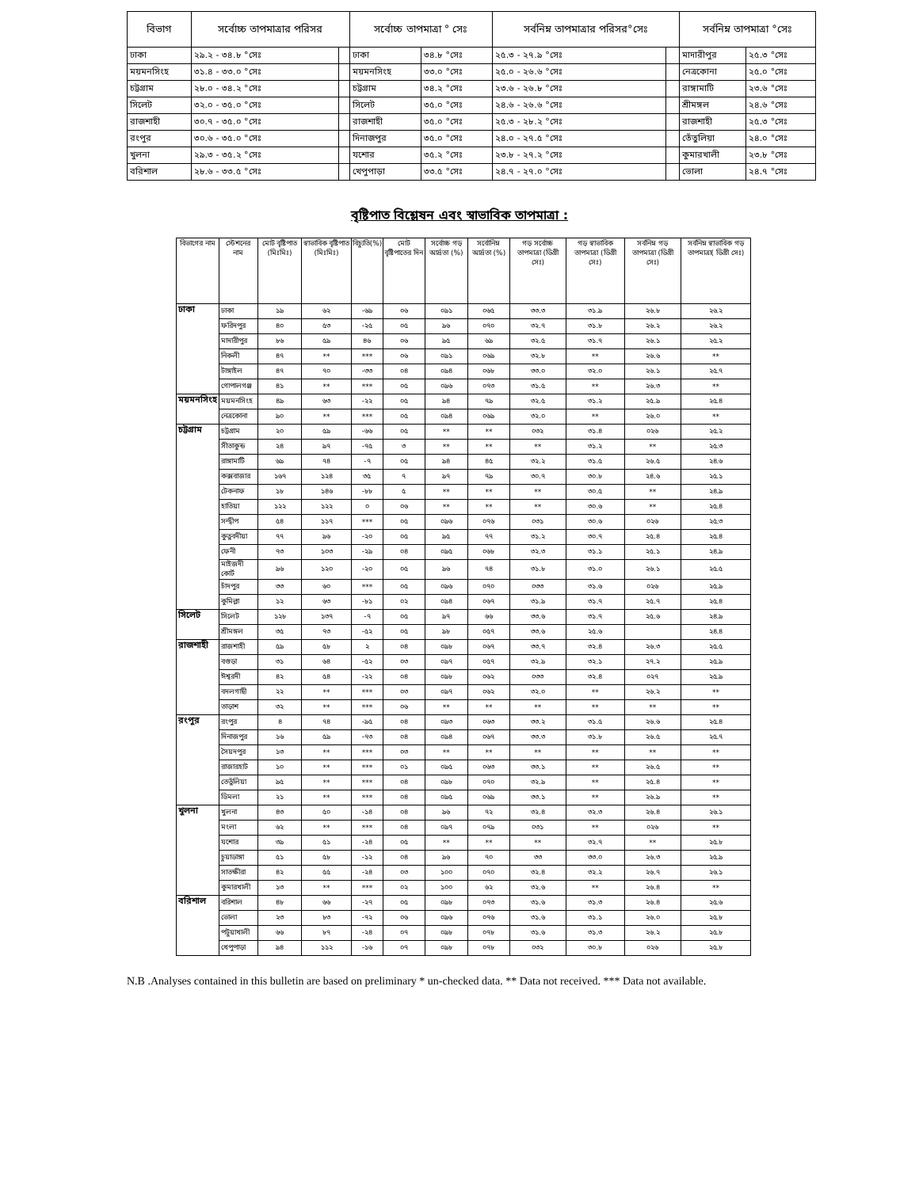| বিভাগ | সর্বোচ্চ তাপমাত্রার পরিসর | | সর্বোচ্চ তাপমাত্রা ° সেঃ | | সর্বনিম্ন তাপমাত্রার পরিসর°সেঃ | | সর্বনিম্ন তাপমাত্রা °সেঃ | |
| --- | --- | --- | --- | --- | --- | --- | --- | --- |
| ঢাকা | ২৯.২ - ৩৪.৮ °সেঃ | | ঢাকা | ৩৪.৮ °সেঃ | ২৫.৩ - ২৭.৯ °সেঃ | | মাদারীপুর | ২৫.৩ °সেঃ |
| ময়মনসিংহ | ৩১.৪ - ৩৩.০ °সেঃ | | ময়মনসিংহ | ৩৩.০ °সেঃ | ২৫.০ - ২৬.৬ °সেঃ | | নেত্রকোনা | ২৫.০ °সেঃ |
| চট্টগ্রাম | ২৮.০ - ৩৪.২ °সেঃ | | চট্টগ্রাম | ৩৪.২ °সেঃ | ২৩.৬ - ২৬.৮ °সেঃ | | রাঙ্গামাটি | ২৩.৬ °সেঃ |
| সিলেট | ৩২.০ - ৩৫.০ °সেঃ | | সিলেট | ৩৫.০ °সেঃ | ২৪.৬ - ২৬.৬ °সেঃ | | শ্রীমঙ্গল | ২৪.৬ °সেঃ |
| রাজশাহী | ৩০.৭ - ৩৫.০ °সেঃ | | রাজশাহী | ৩৫.০ °সেঃ | ২৫.৩ - ২৮.২ °সেঃ | | রাজশাহী | ২৫.৩ °সেঃ |
| রংপুর | ৩০.৬ - ৩৫.০ °সেঃ | | দিনাজপুর | ৩৫.০ °সেঃ | ২৪.০ - ২৭.৫ °সেঃ | | তেঁতুলিয়া | ২৪.০ °সেঃ |
| খুলনা | ২৯.৩ - ৩৫.২ °সেঃ | | যশোর | ৩৫.২ °সেঃ | ২৩.৮ - ২৭.২ °সেঃ | | কুমারখালী | ২৩.৮ °সেঃ |
| বরিশাল | ২৮.৬ - ৩৩.৫ °সেঃ | | খেপুপাড়া | ৩৩.৫ °সেঃ | ২৪.৭ - ২৭.০ °সেঃ | | ভোলা | ২৪.৭ °সেঃ |
বৃষ্টিপাত বিশ্লেষন এবং স্বাভাবিক তাপমাত্রা :
| বিভাগের নাম | স্টেশনের নাম | মোট বৃষ্টিপাত (মিঃমিঃ) | স্বাভাবিক বৃষ্টিপাত (মিঃমিঃ) | বিচ্যুতি(%) | মোট বৃষ্টিপাতের দিন | সর্বোচ্চ গড় আর্দ্রতা (%) | সর্বোনিম্ন আর্দ্রতা (%) | গড় সর্বোচ্চ তাপমাত্রা (ডিগ্রী সেঃ) | গড় স্বাভাবিক তাপমাত্রা (ডিগ্রী সেঃ) | সর্বনিম্ন গড় তাপমাত্রা (ডিগ্রী সেঃ) | সর্বনিম্ন স্বাভাবিক গড় তাপমাত্রা( ডিগ্রী সেঃ) |
| --- | --- | --- | --- | --- | --- | --- | --- | --- | --- | --- | --- |
| ঢাকা | ঢাকা | ১৯ | ৬২ | -৬৯ | ০৬ | ০৯১ | ০৬৫ | ৩৩.৩ | ৩১.৯ | ২৬.৮ | ২৬.২ |
| | ফরিদপুর | ৪০ | ৫৩ | -২৫ | ০৫ | ৯৬ | ০৭০ | ৩২.৭ | ৩১.৮ | ২৬.২ | ২৬.২ |
| | মাদারীপুর | ৮৬ | ৫৯ | ৪৬ | ০৬ | ৯৫ | ৬৯ | ৩২.৫ | ৩১.৭ | ২৬.১ | ২৫.২ |
| | নিকলী | ৪৭ | ** | *** | ০৬ | ০৯১ | ০৬৯ | ৩২.৮ | ** | ২৬.৬ | ** |
| | টাঙ্গাইল | ৪৭ | ৭০ | -৩৩ | ০৪ | ০৯৪ | ০৬৮ | ৩৩.০ | ৩২.০ | ২৬.১ | ২৫.৭ |
| | গোপালগঞ্জ | ৪১ | ** | *** | ০৫ | ০৯৬ | ০৭৩ | ৩১.৫ | ** | ২৬.৩ | ** |
| ময়মনসিংহ | ময়মনসিংহ | ৪৯ | ৬৩ | -২২ | ০৫ | ৯৪ | ৭৯ | ৩২.৫ | ৩১.২ | ২৫.৯ | ২৫.৪ |
| | নেত্রকোনা | ৯০ | ** | *** | ০৫ | ০৯৪ | ০৬৯ | ৩২.০ | ** | ২৬.০ | ** |
| চট্টগ্রাম | চট্টগ্রাম | ২০ | ৫৯ | -৬৬ | ০৫ | ** | ** | ০৩২ | ৩১.৪ | ০২৬ | ২৫.২ |
| | সীতাকুন্ড | ২৪ | ৯৭ | -৭৫ | ৩ | ** | ** | ** | ৩১.২ | ** | ২৫.৩ |
| | রাঙ্গামাটি | ৬৯ | ৭৪ | -৭ | ০৫ | ৯৪ | ৪৫ | ৩২.২ | ৩১.৫ | ২৬.৫ | ২৪.৬ |
| | কক্সবাজার | ১৬৭ | ১২৪ | ৩৫ | ৭ | ৯৭ | ৭৯ | ৩০.৭ | ৩০.৮ | ২৪.৬ | ২৫.১ |
| | টেকনাফ | ১৮ | ১৪৬ | -৮৮ | ৫ | ** | ** | ** | ৩০.৫ | ** | ২৪.৯ |
| | হাতিয়া | ১২২ | ১২২ | ০ | ০৬ | ** | ** | ** | ৩০.৬ | ** | ২৫.৪ |
| | সন্দ্বীপ | ৫৪ | ১১৭ | *** | ০৫ | ০৯৬ | ০৭৬ | ০৩১ | ৩০.৬ | ০২৬ | ২৫.৩ |
| | কুতুবদীয়া | ৭৭ | ৯৬ | -২০ | ০৫ | ৯৫ | ৭৭ | ৩১.২ | ৩০.৭ | ২৫.৪ | ২৫.৪ |
| | ফেনী | ৭৩ | ১০৩ | -২৯ | ০৪ | ০৯৫ | ০৬৮ | ৩২.৩ | ৩১.১ | ২৫.১ | ২৪.৯ |
| | মাইজদী কোর্ট | ৯৬ | ১২০ | -২০ | ০৫ | ৯৬ | ৭৪ | ৩১.৮ | ৩১.০ | ২৬.১ | ২৫.৫ |
| | চাঁদপুর | ৩৩ | ৬০ | *** | ০৫ | ০৯৬ | ০৭০ | ০৩৩ | ৩১.৬ | ০২৬ | ২৫.৯ |
| | কুমিল্লা | ১২ | ৬৩ | -৮১ | ০২ | ০৯৪ | ০৬৭ | ৩১.৯ | ৩১.৭ | ২৫.৭ | ২৫.৪ |
| সিলেট | সিলেট | ১২৮ | ১৩৭ | -৭ | ০৫ | ৯৭ | ৬৬ | ৩৩.৬ | ৩১.৭ | ২৫.৬ | ২৪.৯ |
| | শ্রীমঙ্গল | ৩৫ | ৭৩ | -৫২ | ০৫ | ৯৮ | ০৫৭ | ৩৩.৬ | ২৫.৬ | | ২৪.৪ |
| রাজশাহী | রাজশাহী | ৫৯ | ৫৮ | ২ | ০৪ | ০৯৮ | ০৬৭ | ৩৩.৭ | ৩২.৪ | ২৬.৩ | ২৫.৫ |
| | বগুড়া | ৩১ | ৬৪ | -৫২ | ০৩ | ০৯৭ | ০৫৭ | ৩২.৯ | ৩২.১ | ২৭.২ | ২৫.৯ |
| | ঈশ্বরদী | ৪২ | ৫৪ | -২২ | ০৪ | ০৯৮ | ০৬২ | ০৩৩ | ৩২.৪ | ০২৭ | ২৫.৯ |
| | বদলগাছী | ২২ | ** | *** | ০৩ | ০৯৭ | ০৬২ | ৩২.০ | ** | ২৬.২ | ** |
| | তাড়াশ | ৩২ | ** | *** | ০৬ | ** | ** | ** | ** | ** | ** |
| রংপুর | রংপুর | ৪ | ৭৪ | -৯৫ | ০৪ | ০৯৩ | ০৬৩ | ৩৩.২ | ৩১.৫ | ২৬.৬ | ২৫.৪ |
| | দিনাজপুর | ১৬ | ৫৯ | -৭৩ | ০৪ | ০৯৪ | ০৬৭ | ৩৩.৩ | ৩১.৮ | ২৬.৫ | ২৫.৭ |
| | সৈয়দপুর | ১৩ | ** | *** | ০৩ | ** | ** | ** | ** | ** | ** |
| | রাজারহাট | ১০ | ** | *** | ০১ | ০৯৫ | ০৬৩ | ৩৩.১ | ** | ২৬.৫ | ** |
| | তেতুঁলিয়া | ৯৫ | ** | *** | ০৪ | ০৯৮ | ০৭০ | ৩২.৯ | ** | ২৫.৪ | ** |
| | ডিমলা | ২১ | ** | *** | ০৪ | ০৯৫ | ০৬৯ | ৩৩.১ | ** | ২৬.৯ | ** |
| খুলনা | খুলনা | ৪৩ | ৫০ | -১৪ | ০৪ | ৯৬ | ৭২ | ৩২.৪ | ৩২.৩ | ২৬.৪ | ২৬.১ |
| | মংলা | ৬২ | ** | *** | ০৪ | ০৯৭ | ০৭৯ | ০৩১ | ** | ০২৬ | ** |
| | যশোর | ৩৯ | ৫১ | -২৪ | ০৫ | ** | ** | ** | ৩২.৭ | ** | ২৫.৮ |
| | চুয়াডাঙ্গা | ৫১ | ৫৮ | -১২ | ০৪ | ৯৬ | ৭০ | ৩৩ | ৩৩.০ | ২৬.৩ | ২৫.৯ |
| | সাতক্ষীরা | ৪২ | ৫৫ | -২৪ | ০৩ | ১০০ | ০৭০ | ৩২.৪ | ৩২.২ | ২৬.৭ | ২৬.১ |
| | কুমারখালী | ১৩ | ** | *** | ০২ | ১০০ | ৬২ | ৩২.৬ | ** | ২৬.৪ | ** |
| বরিশাল | বরিশাল | ৪৮ | ৬৬ | -২৭ | ০৫ | ০৯৮ | ০৭৩ | ৩১.৬ | ৩১.৩ | ২৬.৪ | ২৫.৬ |
| | ভোলা | ২৩ | ৮৩ | -৭২ | ০৬ | ০৯৬ | ০৭৬ | ৩১.৬ | ৩১.১ | ২৬.০ | ২৫.৮ |
| | পটুয়াখালী | ৬৬ | ৮৭ | -২৪ | ০৭ | ০৯৮ | ০৭৮ | ৩১.৬ | ৩১.৩ | ২৬.২ | ২৫.৮ |
| | খেপুপাড়া | ৯৪ | ১১২ | -১৬ | ০৭ | ০৯৮ | ০৭৮ | ০৩২ | ৩০.৮ | ০২৬ | ২৫.৮ |
N.B .Analyses contained in this bulletin are based on preliminary * un-checked data. ** Data not received. *** Data not available.